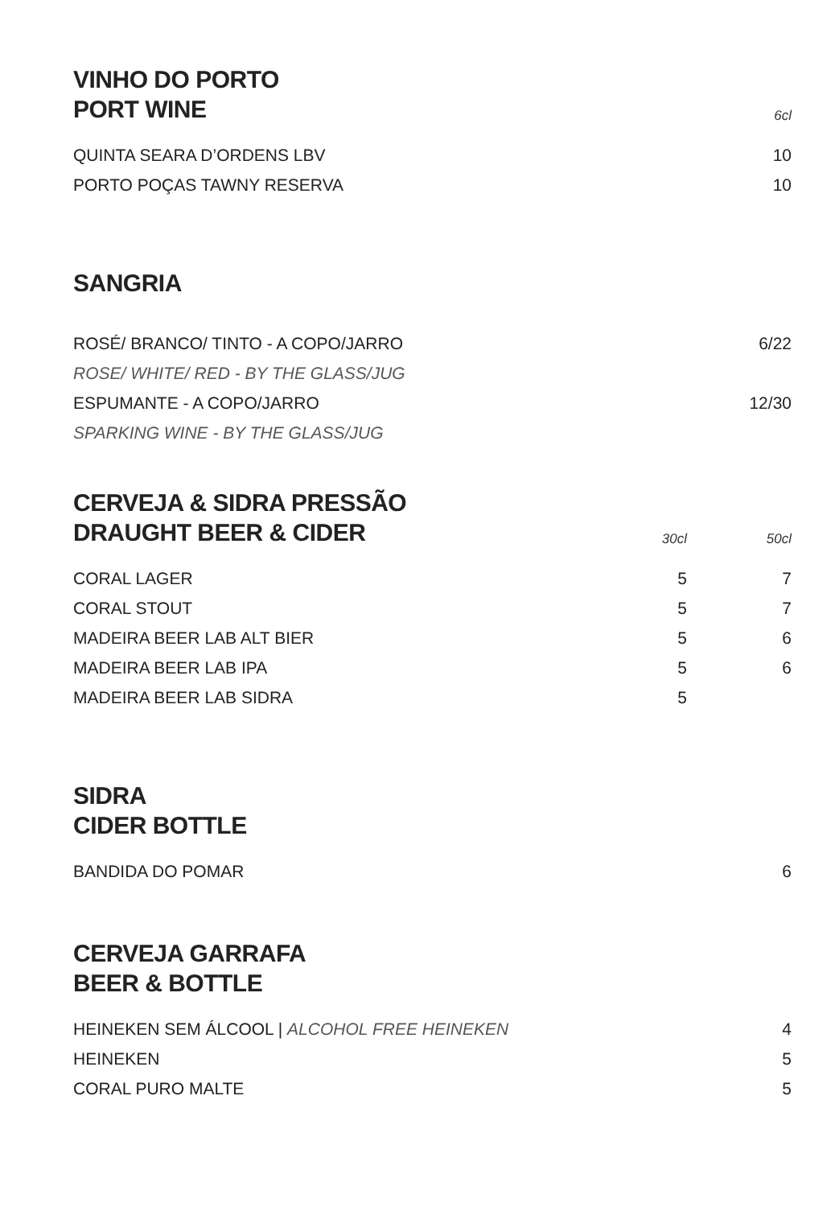| VINHO DO PORTO PORT WINE | 6cl |
| QUINTA SEARA D’ORDENS LBV | 10 |
| PORTO POÇAS TAWNY RESERVA | 10 |
SANGRIA
| ROSÉ/ BRANCO/ TINTO - A COPO/JARRO | 6/22 |
| ROSE/ WHITE/ RED - BY THE GLASS/JUG | |
| ESPUMANTE - A COPO/JARRO | 12/30 |
| SPARKING WINE - BY THE GLASS/JUG | |
| CERVEJA & SIDRA PRESSÃO DRAUGHT BEER & CIDER | 30cl | 50cl |
| CORAL LAGER | 5 | 7 |
| CORAL STOUT | 5 | 7 |
| MADEIRA BEER LAB ALT BIER | 5 | 6 |
| MADEIRA BEER LAB IPA | 5 | 6 |
| MADEIRA BEER LAB SIDRA | 5 | |
SIDRA
CIDER BOTTLE
| BANDIDA DO POMAR | 6 |
CERVEJA GARRAFA
BEER & BOTTLE
| HEINEKEN SEM ÁLCOOL / ALCOHOL FREE HEINEKEN | 4 |
| HEINEKEN | 5 |
| CORAL PURO MALTE | 5 |